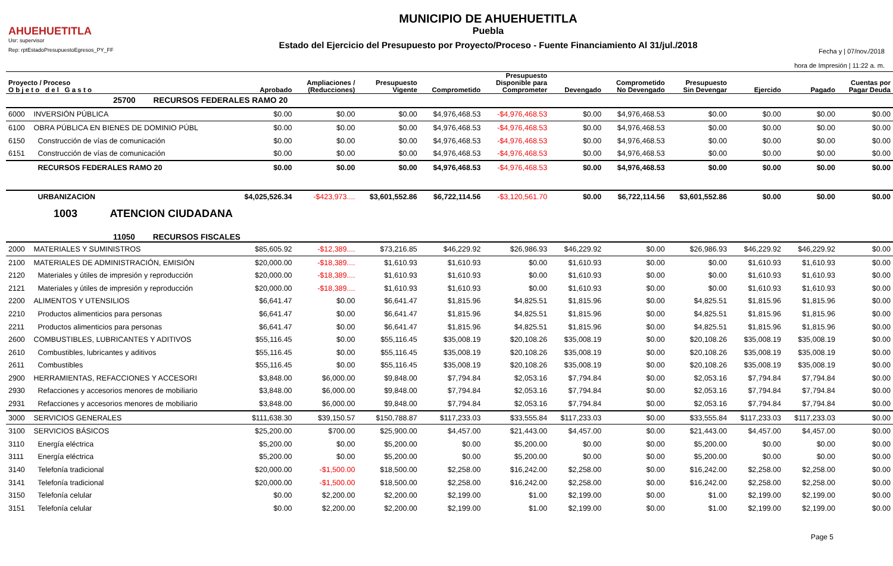AHUEHUETITLA
Usr: supervisor
Rep: rptEstadoPresupuestoEgresos_PY_FF
MUNICIPIO DE AHUEHUETITLA
Puebla
Estado del Ejercicio del Presupuesto por Proyecto/Proceso - Fuente Financiamiento Al 31/jul./2018
Fecha y | 07/nov./2018
hora de Impresión | 11:22 a. m.
| Proyecto / Proceso O b j e t o d e l G a s t o | | Aprobado | Ampliaciones / (Reducciones) | Presupuesto Vigente | Comprometido | Presupuesto Disponible para Comprometer | Devengado | Comprometido No Devengado | Presupuesto Sin Devengar | Ejercido | Pagado | Cuentas por Pagar Deuda |
| --- | --- | --- | --- | --- | --- | --- | --- | --- | --- | --- | --- | --- |
| 25700 RECURSOS FEDERALES RAMO 20 | | | | | | | | | | | | |
| 6000 | INVERSIÓN PÚBLICA | $0.00 | $0.00 | $0.00 | $4,976,468.53 | -$4,976,468.53 | $0.00 | $4,976,468.53 | $0.00 | $0.00 | $0.00 | $0.00 |
| 6100 | OBRA PÚBLICA EN BIENES DE DOMINIO PÚBL | $0.00 | $0.00 | $0.00 | $4,976,468.53 | -$4,976,468.53 | $0.00 | $4,976,468.53 | $0.00 | $0.00 | $0.00 | $0.00 |
| 6150 | Construcción de vías de comunicación | $0.00 | $0.00 | $0.00 | $4,976,468.53 | -$4,976,468.53 | $0.00 | $4,976,468.53 | $0.00 | $0.00 | $0.00 | $0.00 |
| 6151 | Construcción de vías de comunicación | $0.00 | $0.00 | $0.00 | $4,976,468.53 | -$4,976,468.53 | $0.00 | $4,976,468.53 | $0.00 | $0.00 | $0.00 | $0.00 |
| | RECURSOS FEDERALES RAMO 20 | $0.00 | $0.00 | $0.00 | $4,976,468.53 | -$4,976,468.53 | $0.00 | $4,976,468.53 | $0.00 | $0.00 | $0.00 | $0.00 |
| | URBANIZACION | $4,025,526.34 | -$423,973.... | $3,601,552.86 | $6,722,114.56 | -$3,120,561.70 | $0.00 | $6,722,114.56 | $3,601,552.86 | $0.00 | $0.00 | $0.00 |
| 1003 ATENCION CIUDADANA | | | | | | | | | | | | |
| 11050 RECURSOS FISCALES | | | | | | | | | | | | |
| 2000 | MATERIALES Y SUMINISTROS | $85,605.92 | -$12,389.... | $73,216.85 | $46,229.92 | $26,986.93 | $46,229.92 | $0.00 | $26,986.93 | $46,229.92 | $46,229.92 | $0.00 |
| 2100 | MATERIALES DE ADMINISTRACIÓN, EMISIÓN | $20,000.00 | -$18,389.... | $1,610.93 | $1,610.93 | $0.00 | $1,610.93 | $0.00 | $0.00 | $1,610.93 | $1,610.93 | $0.00 |
| 2120 | Materiales y útiles de impresión y reproducción | $20,000.00 | -$18,389.... | $1,610.93 | $1,610.93 | $0.00 | $1,610.93 | $0.00 | $0.00 | $1,610.93 | $1,610.93 | $0.00 |
| 2121 | Materiales y útiles de impresión y reproducción | $20,000.00 | -$18,389.... | $1,610.93 | $1,610.93 | $0.00 | $1,610.93 | $0.00 | $0.00 | $1,610.93 | $1,610.93 | $0.00 |
| 2200 | ALIMENTOS Y UTENSILIOS | $6,641.47 | $0.00 | $6,641.47 | $1,815.96 | $4,825.51 | $1,815.96 | $0.00 | $4,825.51 | $1,815.96 | $1,815.96 | $0.00 |
| 2210 | Productos alimenticios para personas | $6,641.47 | $0.00 | $6,641.47 | $1,815.96 | $4,825.51 | $1,815.96 | $0.00 | $4,825.51 | $1,815.96 | $1,815.96 | $0.00 |
| 2211 | Productos alimenticios para personas | $6,641.47 | $0.00 | $6,641.47 | $1,815.96 | $4,825.51 | $1,815.96 | $0.00 | $4,825.51 | $1,815.96 | $1,815.96 | $0.00 |
| 2600 | COMBUSTIBLES, LUBRICANTES Y ADITIVOS | $55,116.45 | $0.00 | $55,116.45 | $35,008.19 | $20,108.26 | $35,008.19 | $0.00 | $20,108.26 | $35,008.19 | $35,008.19 | $0.00 |
| 2610 | Combustibles, lubricantes y aditivos | $55,116.45 | $0.00 | $55,116.45 | $35,008.19 | $20,108.26 | $35,008.19 | $0.00 | $20,108.26 | $35,008.19 | $35,008.19 | $0.00 |
| 2611 | Combustibles | $55,116.45 | $0.00 | $55,116.45 | $35,008.19 | $20,108.26 | $35,008.19 | $0.00 | $20,108.26 | $35,008.19 | $35,008.19 | $0.00 |
| 2900 | HERRAMIENTAS, REFACCIONES Y ACCESORI | $3,848.00 | $6,000.00 | $9,848.00 | $7,794.84 | $2,053.16 | $7,794.84 | $0.00 | $2,053.16 | $7,794.84 | $7,794.84 | $0.00 |
| 2930 | Refacciones y accesorios menores de mobiliario | $3,848.00 | $6,000.00 | $9,848.00 | $7,794.84 | $2,053.16 | $7,794.84 | $0.00 | $2,053.16 | $7,794.84 | $7,794.84 | $0.00 |
| 2931 | Refacciones y accesorios menores de mobiliario | $3,848.00 | $6,000.00 | $9,848.00 | $7,794.84 | $2,053.16 | $7,794.84 | $0.00 | $2,053.16 | $7,794.84 | $7,794.84 | $0.00 |
| 3000 | SERVICIOS GENERALES | $111,638.30 | $39,150.57 | $150,788.87 | $117,233.03 | $33,555.84 | $117,233.03 | $0.00 | $33,555.84 | $117,233.03 | $117,233.03 | $0.00 |
| 3100 | SERVICIOS BÁSICOS | $25,200.00 | $700.00 | $25,900.00 | $4,457.00 | $21,443.00 | $4,457.00 | $0.00 | $21,443.00 | $4,457.00 | $4,457.00 | $0.00 |
| 3110 | Energía eléctrica | $5,200.00 | $0.00 | $5,200.00 | $0.00 | $5,200.00 | $0.00 | $0.00 | $5,200.00 | $0.00 | $0.00 | $0.00 |
| 3111 | Energía eléctrica | $5,200.00 | $0.00 | $5,200.00 | $0.00 | $5,200.00 | $0.00 | $0.00 | $5,200.00 | $0.00 | $0.00 | $0.00 |
| 3140 | Telefonía tradicional | $20,000.00 | -$1,500.00 | $18,500.00 | $2,258.00 | $16,242.00 | $2,258.00 | $0.00 | $16,242.00 | $2,258.00 | $2,258.00 | $0.00 |
| 3141 | Telefonía tradicional | $20,000.00 | -$1,500.00 | $18,500.00 | $2,258.00 | $16,242.00 | $2,258.00 | $0.00 | $16,242.00 | $2,258.00 | $2,258.00 | $0.00 |
| 3150 | Telefonía celular | $0.00 | $2,200.00 | $2,200.00 | $2,199.00 | $1.00 | $2,199.00 | $0.00 | $1.00 | $2,199.00 | $2,199.00 | $0.00 |
| 3151 | Telefonía celular | $0.00 | $2,200.00 | $2,200.00 | $2,199.00 | $1.00 | $2,199.00 | $0.00 | $1.00 | $2,199.00 | $2,199.00 | $0.00 |
Page 5